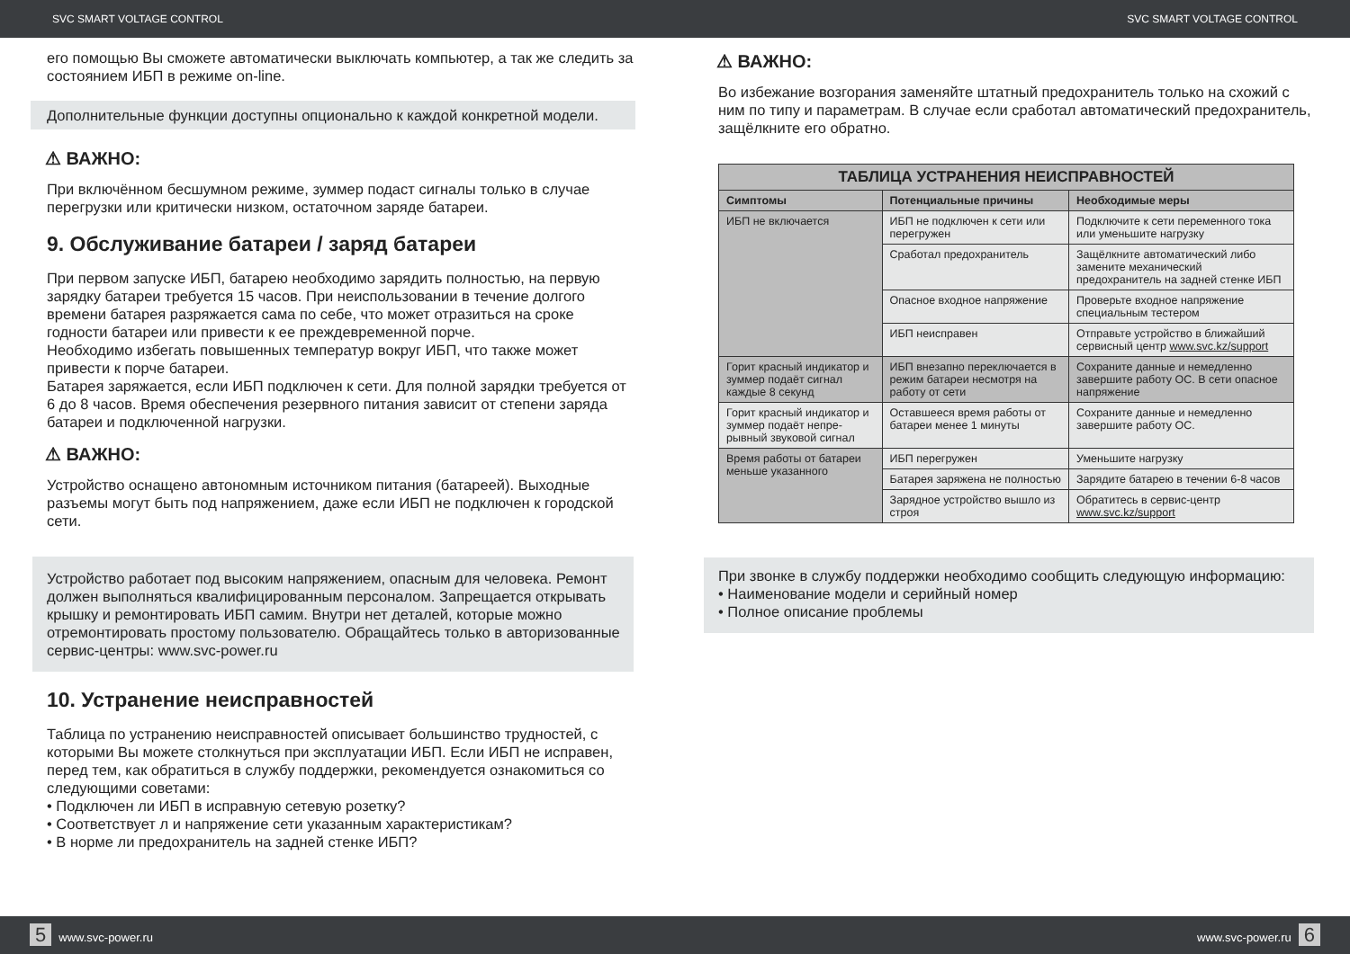SVC SMART VOLTAGE CONTROL SVC SMART VOLTAGE CONTROL
его помощью Вы сможете автоматически выключать компьютер, а так же следить за состоянием ИБП в режиме on-line.
Дополнительные функции доступны опционально к каждой конкретной модели.
⚠ ВАЖНО:
При включённом бесшумном режиме, зуммер подаст сигналы только в случае перегрузки или критически низком, остаточном заряде батареи.
9. Обслуживание батареи / заряд батареи
При первом запуске ИБП, батарею необходимо зарядить полностью, на первую зарядку батареи требуется 15 часов. При неиспользовании в течение долгого времени батарея разряжается сама по себе, что может отразиться на сроке годности батареи или привести к ее преждевременной порче.
Необходимо избегать повышенных температур вокруг ИБП, что также может привести к порче батареи.
Батарея заряжается, если ИБП подключен к сети. Для полной зарядки требуется от 6 до 8 часов. Время обеспечения резервного питания зависит от степени заряда батареи и подключенной нагрузки.
⚠ ВАЖНО:
Устройство оснащено автономным источником питания (батареей). Выходные разъемы могут быть под напряжением, даже если ИБП не подключен к городской сети.
Устройство работает под высоким напряжением, опасным для человека. Ремонт должен выполняться квалифицированным персоналом. Запрещается открывать крышку и ремонтировать ИБП самим. Внутри нет деталей, которые можно отремонтировать простому пользователю. Обращайтесь только в авторизованные сервис-центры: www.svc-power.ru
10. Устранение неисправностей
Таблица по устранению неисправностей описывает большинство трудностей, с которыми Вы можете столкнуться при эксплуатации ИБП. Если ИБП не исправен, перед тем, как обратиться в службу поддержки, рекомендуется ознакомиться со следующими советами:
• Подключен ли ИБП в исправную сетевую розетку?
• Соответствует л и напряжение сети указанным характеристикам?
• В норме ли предохранитель на задней стенке ИБП?
⚠ ВАЖНО:
Во избежание возгорания заменяйте штатный предохранитель только на схожий с ним по типу и параметрам. В случае если сработал автоматический предохранитель, защёлкните его обратно.
| ТАБЛИЦА УСТРАНЕНИЯ НЕИСПРАВНОСТЕЙ | | |
| --- | --- | --- |
| Симптомы | Потенциальные причины | Необходимые меры |
| ИБП не включается | ИБП не подключен к сети или перегружен | Подключите к сети переменного тока или уменьшите нагрузку |
| | Сработал предохранитель | Защёлкните автоматический либо замените механический предохранитель на задней стенке ИБП |
| | Опасное входное напряжение | Проверьте входное напряжение специальным тестером |
| | ИБП неисправен | Отправьте устройство в ближайший сервисный центр www.svc.kz/support |
| Горит красный индикатор и зуммер подаёт сигнал каждые 8 секунд | ИБП внезапно переключается в режим батареи несмотря на работу от сети | Сохраните данные и немедленно завершите работу ОС. В сети опасное напряжение |
| Горит красный индикатор и зуммер подаёт непре-рывный звуковой сигнал | Оставшееся время работы от батареи менее 1 минуты | Сохраните данные и немедленно завершите работу ОС. |
| Время работы от батареи меньше указанного | ИБП перегружен | Уменьшите нагрузку |
| | Батарея заряжена не полностью | Зарядите батарею в течении 6-8 часов |
| | Зарядное устройство вышло из строя | Обратитесь в сервис-центр www.svc.kz/support |
При звонке в службу поддержки необходимо сообщить следующую информацию:
• Наименование модели и серийный номер
• Полное описание проблемы
5 www.svc-power.ru www.svc-power.ru 6